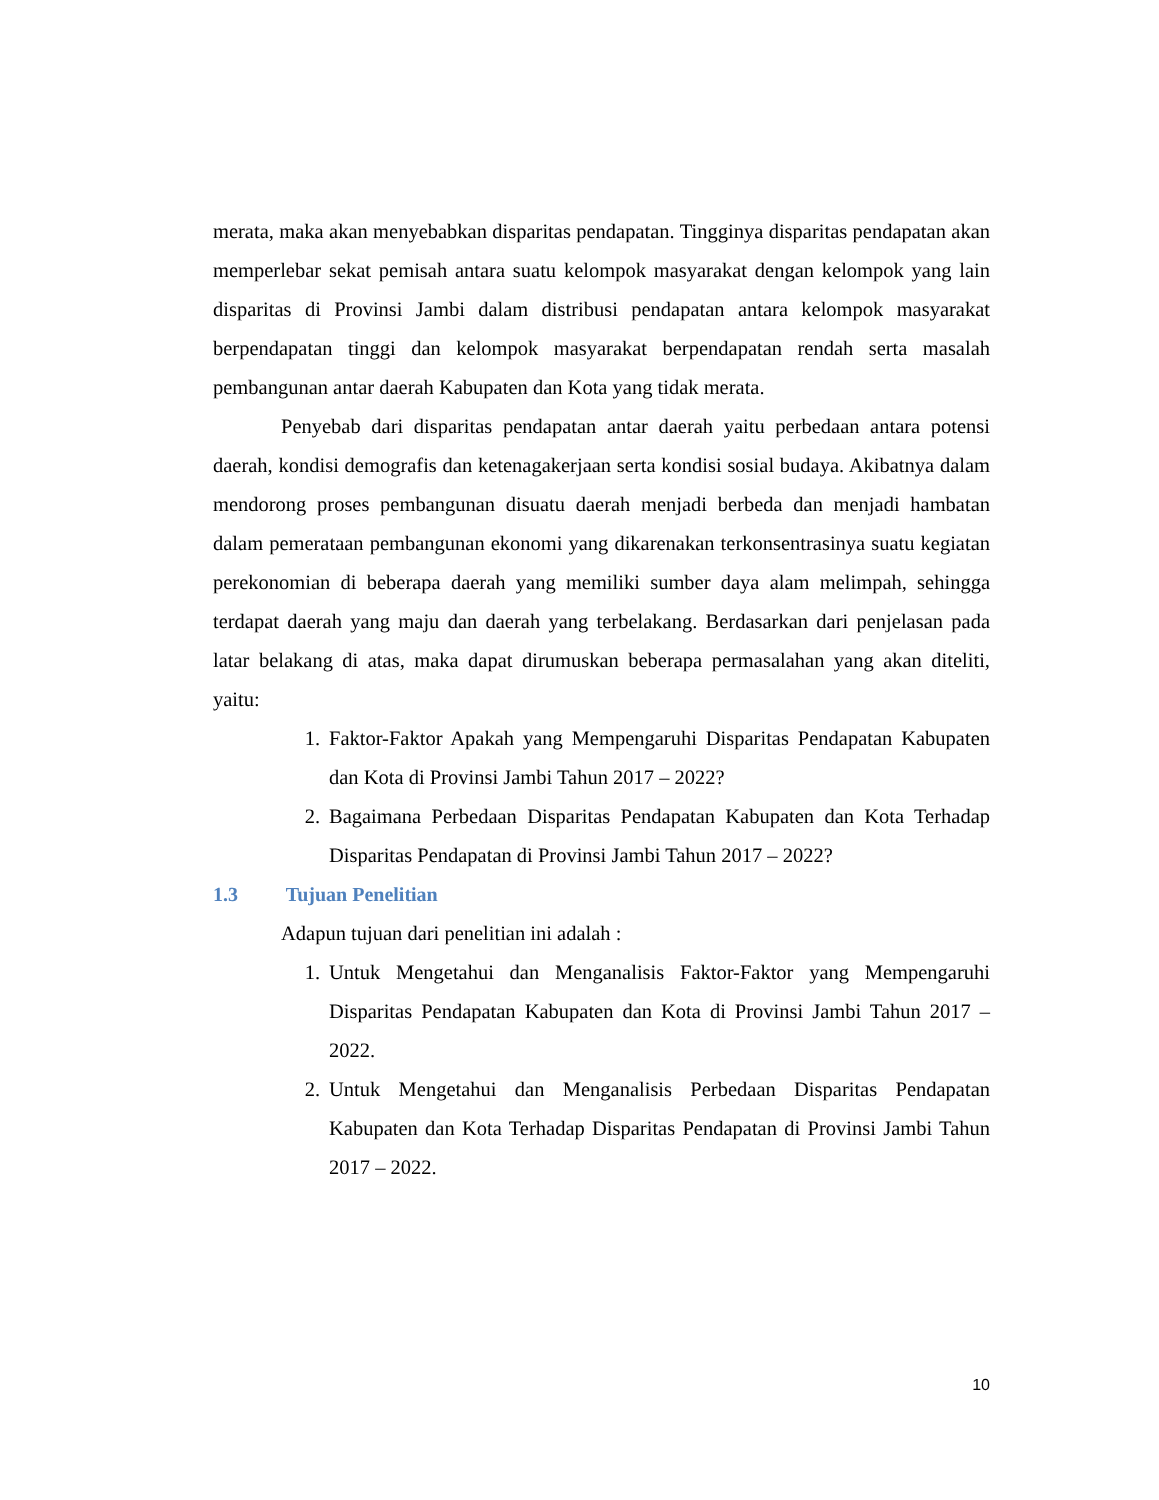merata, maka akan menyebabkan disparitas pendapatan. Tingginya disparitas pendapatan akan memperlebar sekat pemisah antara suatu kelompok masyarakat dengan kelompok yang lain disparitas di Provinsi Jambi dalam distribusi pendapatan antara kelompok masyarakat berpendapatan tinggi dan kelompok masyarakat berpendapatan rendah serta masalah pembangunan antar daerah Kabupaten dan Kota yang tidak merata.
Penyebab dari disparitas pendapatan antar daerah yaitu perbedaan antara potensi daerah, kondisi demografis dan ketenagakerjaan serta kondisi sosial budaya. Akibatnya dalam mendorong proses pembangunan disuatu daerah menjadi berbeda dan menjadi hambatan dalam pemerataan pembangunan ekonomi yang dikarenakan terkonsentrasinya suatu kegiatan perekonomian di beberapa daerah yang memiliki sumber daya alam melimpah, sehingga terdapat daerah yang maju dan daerah yang terbelakang. Berdasarkan dari penjelasan pada latar belakang di atas, maka dapat dirumuskan beberapa permasalahan yang akan diteliti, yaitu:
1. Faktor-Faktor Apakah yang Mempengaruhi Disparitas Pendapatan Kabupaten dan Kota di Provinsi Jambi Tahun 2017 – 2022?
2. Bagaimana Perbedaan Disparitas Pendapatan Kabupaten dan Kota Terhadap Disparitas Pendapatan di Provinsi Jambi Tahun 2017 – 2022?
1.3 Tujuan Penelitian
Adapun tujuan dari penelitian ini adalah :
1. Untuk Mengetahui dan Menganalisis Faktor-Faktor yang Mempengaruhi Disparitas Pendapatan Kabupaten dan Kota di Provinsi Jambi Tahun 2017 – 2022.
2. Untuk Mengetahui dan Menganalisis Perbedaan Disparitas Pendapatan Kabupaten dan Kota Terhadap Disparitas Pendapatan di Provinsi Jambi Tahun 2017 – 2022.
10